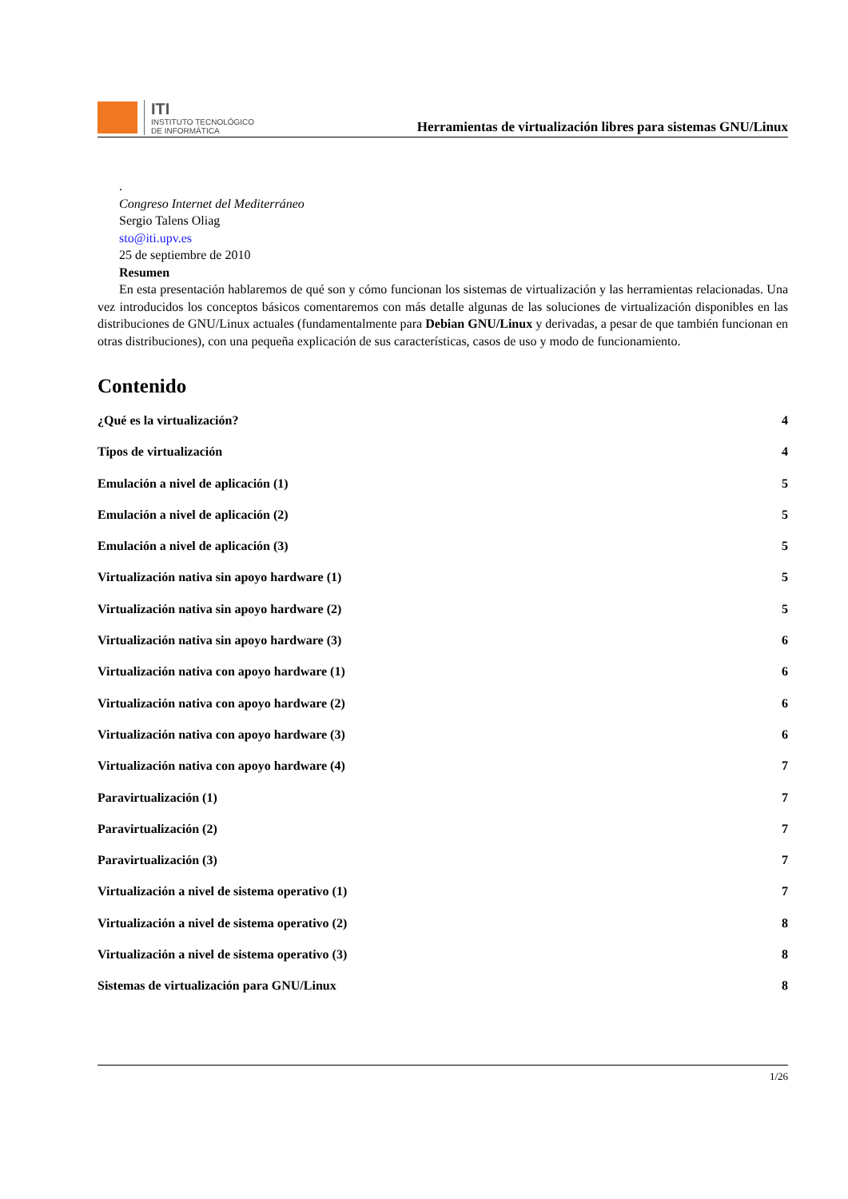ITI
INSTITUTO TECNOLÓGICO
DE INFORMÁTICA
Herramientas de virtualización libres para sistemas GNU/Linux
.
Congreso Internet del Mediterráneo
Sergio Talens Oliag
sto@iti.upv.es
25 de septiembre de 2010
Resumen
En esta presentación hablaremos de qué son y cómo funcionan los sistemas de virtualización y las herramientas relacionadas. Una vez introducidos los conceptos básicos comentaremos con más detalle algunas de las soluciones de virtualización disponibles en las distribuciones de GNU/Linux actuales (fundamentalmente para Debian GNU/Linux y derivadas, a pesar de que también funcionan en otras distribuciones), con una pequeña explicación de sus características, casos de uso y modo de funcionamiento.
Contenido
¿Qué es la virtualización? 4
Tipos de virtualización 4
Emulación a nivel de aplicación (1) 5
Emulación a nivel de aplicación (2) 5
Emulación a nivel de aplicación (3) 5
Virtualización nativa sin apoyo hardware (1) 5
Virtualización nativa sin apoyo hardware (2) 5
Virtualización nativa sin apoyo hardware (3) 6
Virtualización nativa con apoyo hardware (1) 6
Virtualización nativa con apoyo hardware (2) 6
Virtualización nativa con apoyo hardware (3) 6
Virtualización nativa con apoyo hardware (4) 7
Paravirtualización (1) 7
Paravirtualización (2) 7
Paravirtualización (3) 7
Virtualización a nivel de sistema operativo (1) 7
Virtualización a nivel de sistema operativo (2) 8
Virtualización a nivel de sistema operativo (3) 8
Sistemas de virtualización para GNU/Linux 8
1/26